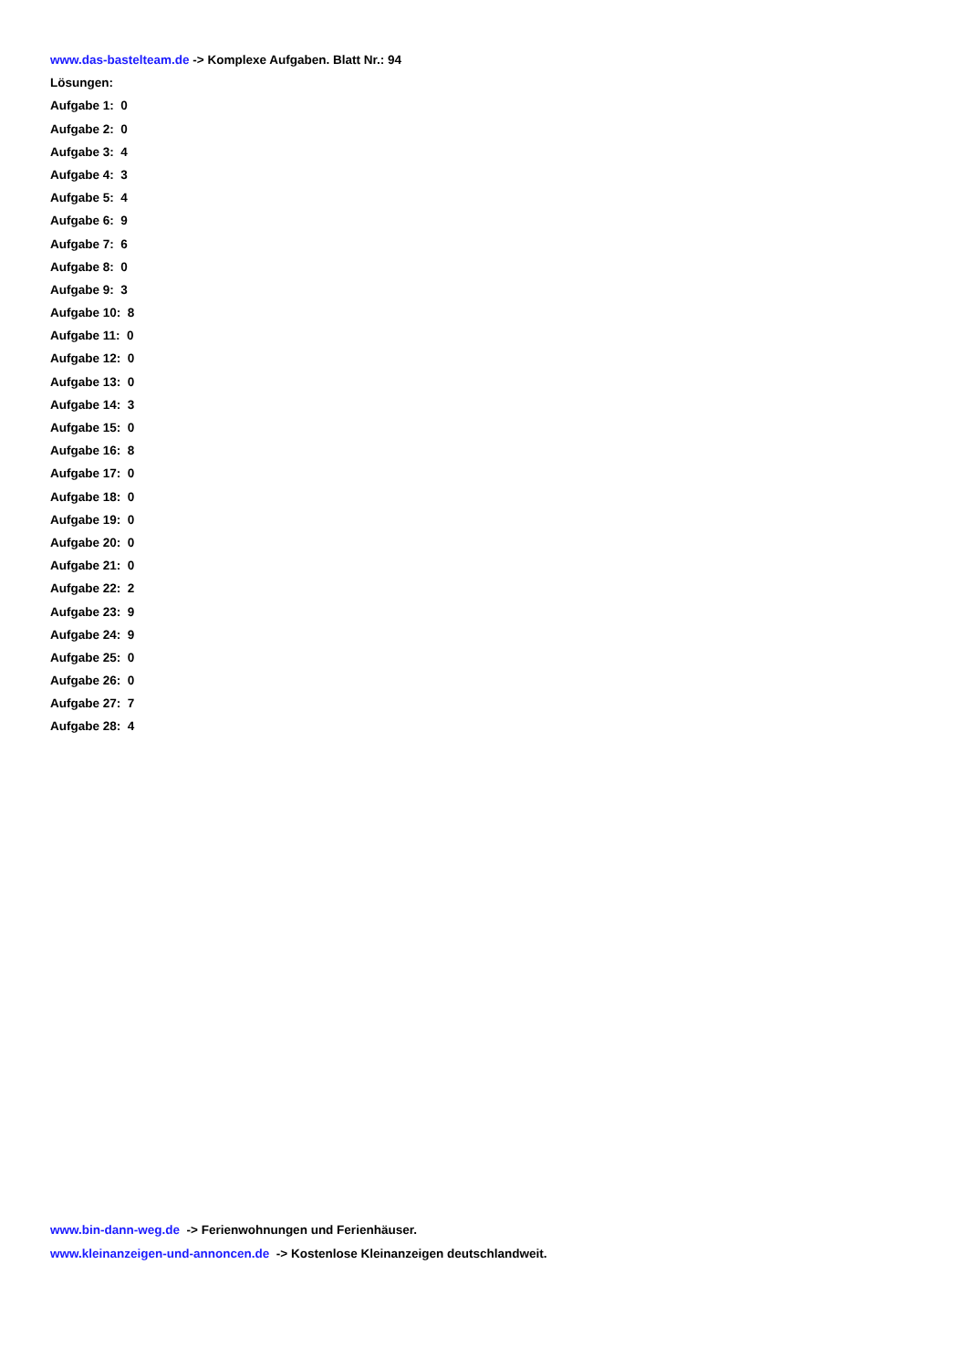www.das-bastelteam.de -> Komplexe Aufgaben. Blatt Nr.: 94
Lösungen:
Aufgabe 1: 0
Aufgabe 2: 0
Aufgabe 3: 4
Aufgabe 4: 3
Aufgabe 5: 4
Aufgabe 6: 9
Aufgabe 7: 6
Aufgabe 8: 0
Aufgabe 9: 3
Aufgabe 10: 8
Aufgabe 11: 0
Aufgabe 12: 0
Aufgabe 13: 0
Aufgabe 14: 3
Aufgabe 15: 0
Aufgabe 16: 8
Aufgabe 17: 0
Aufgabe 18: 0
Aufgabe 19: 0
Aufgabe 20: 0
Aufgabe 21: 0
Aufgabe 22: 2
Aufgabe 23: 9
Aufgabe 24: 9
Aufgabe 25: 0
Aufgabe 26: 0
Aufgabe 27: 7
Aufgabe 28: 4
www.bin-dann-weg.de -> Ferienwohnungen und Ferienhäuser.
www.kleinanzeigen-und-annoncen.de -> Kostenlose Kleinanzeigen deutschlandweit.